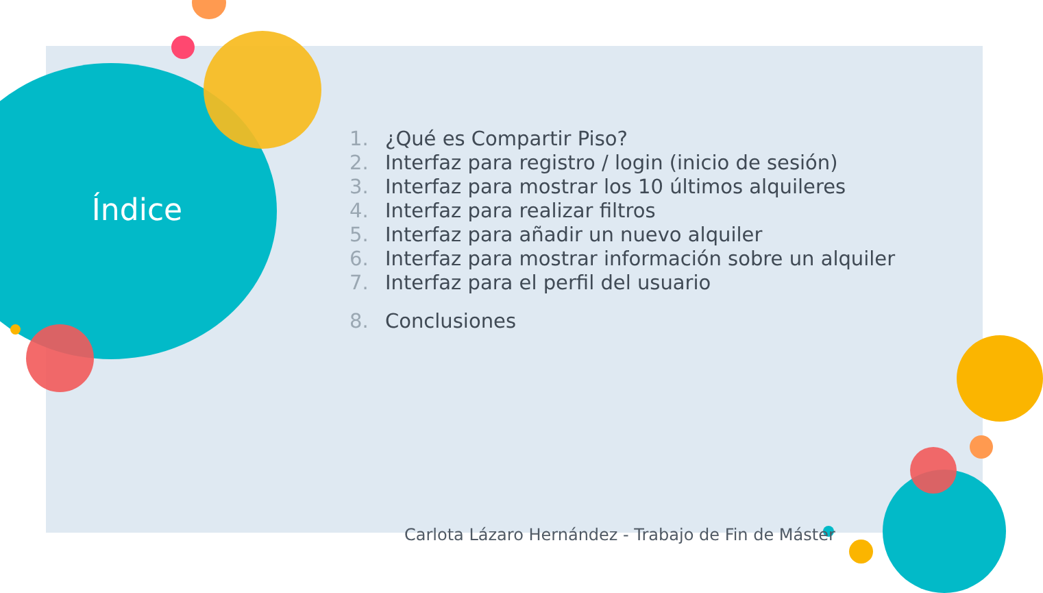Índice
1. ¿Qué es Compartir Piso?
2. Interfaz para registro / login (inicio de sesión)
3. Interfaz para mostrar los 10 últimos alquileres
4. Interfaz para realizar filtros
5. Interfaz para añadir un nuevo alquiler
6. Interfaz para mostrar información sobre un alquiler
7. Interfaz para el perfil del usuario
8. Conclusiones
Carlota Lázaro Hernández - Trabajo de Fin de Máster